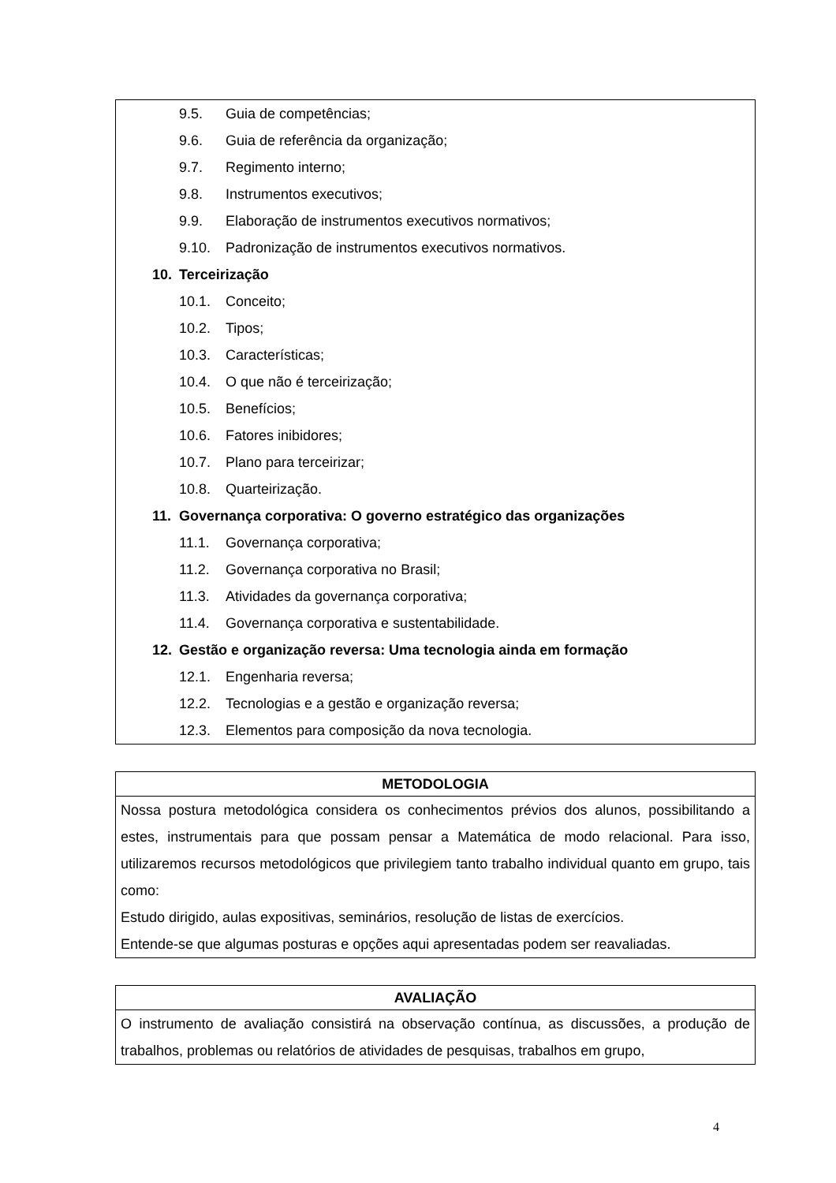| 9.5. Guia de competências; 9.6. Guia de referência da organização; 9.7. Regimento interno; 9.8. Instrumentos executivos; 9.9. Elaboração de instrumentos executivos normativos; 9.10. Padronização de instrumentos executivos normativos. 10. Terceirização 10.1. Conceito; 10.2. Tipos; 10.3. Características; 10.4. O que não é terceirização; 10.5. Benefícios; 10.6. Fatores inibidores; 10.7. Plano para terceirizar; 10.8. Quarteirização. 11. Governança corporativa: O governo estratégico das organizações 11.1. Governança corporativa; 11.2. Governança corporativa no Brasil; 11.3. Atividades da governança corporativa; 11.4. Governança corporativa e sustentabilidade. 12. Gestão e organização reversa: Uma tecnologia ainda em formação 12.1. Engenharia reversa; 12.2. Tecnologias e a gestão e organização reversa; 12.3. Elementos para composição da nova tecnologia. |
| METODOLOGIA |
| --- |
| Nossa postura metodológica considera os conhecimentos prévios dos alunos, possibilitando a estes, instrumentais para que possam pensar a Matemática de modo relacional. Para isso, utilizaremos recursos metodológicos que privilegiem tanto trabalho individual quanto em grupo, tais como: Estudo dirigido, aulas expositivas, seminários, resolução de listas de exercícios. Entende-se que algumas posturas e opções aqui apresentadas podem ser reavaliadas. |
| AVALIAÇÃO |
| --- |
| O instrumento de avaliação consistirá na observação contínua, as discussões, a produção de trabalhos, problemas ou relatórios de atividades de pesquisas, trabalhos em grupo, |
4